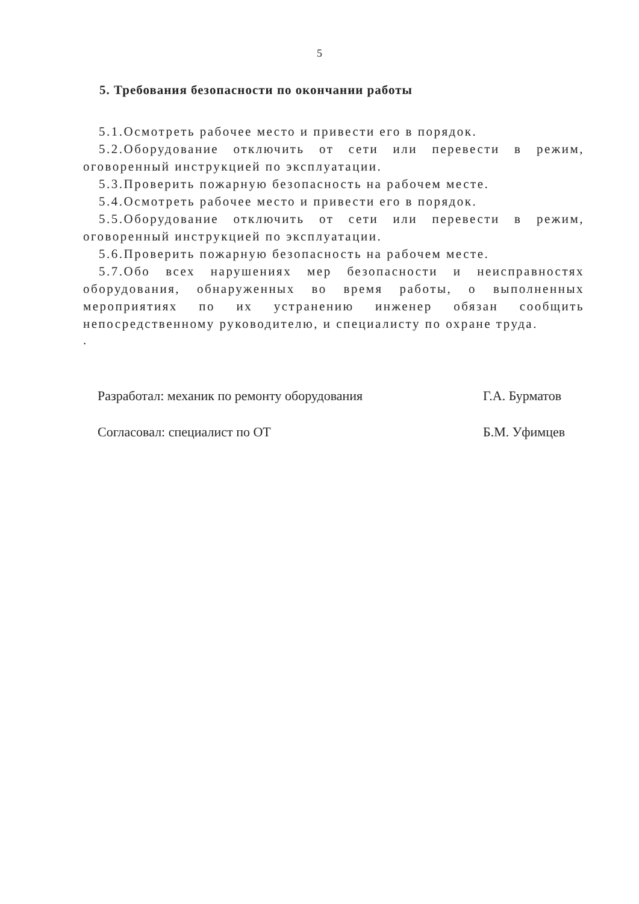5
5. Требования безопасности по окончании работы
5.1.Осмотреть рабочее место и привести его в порядок.
5.2.Оборудование отключить от сети или перевести в режим, оговоренный инструкцией по эксплуатации.
5.3.Проверить пожарную безопасность на рабочем месте.
5.4.Осмотреть рабочее место и привести его в порядок.
5.5.Оборудование отключить от сети или перевести в режим, оговоренный инструкцией по эксплуатации.
5.6.Проверить пожарную безопасность на рабочем месте.
5.7.Обо всех нарушениях мер безопасности и неисправностях оборудования, обнаруженных во время работы, о выполненных мероприятиях по их устранению инженер обязан сообщить непосредственному руководителю, и специалисту по охране труда.
.
Разработал: механик по ремонту оборудования Г.А. Бурматов
Согласовал: специалист по ОТ Б.М. Уфимцев